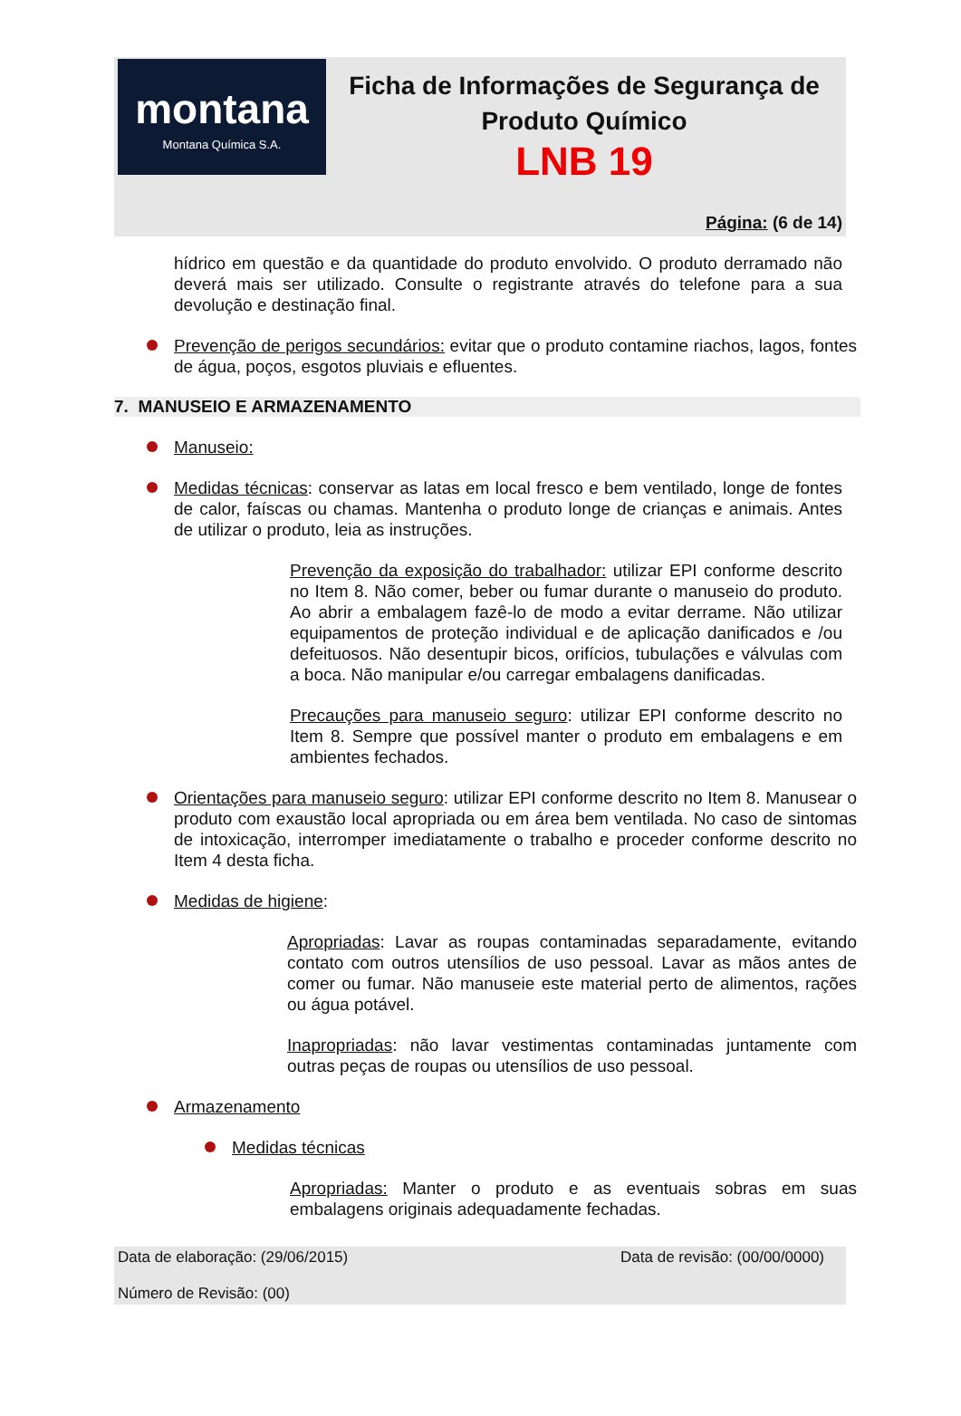montana
Montana Química S.A.
Ficha de Informações de Segurança de Produto Químico
LNB 19
Página: (6 de 14)
hídrico em questão e da quantidade do produto envolvido. O produto derramado não deverá mais ser utilizado. Consulte o registrante através do telefone para a sua devolução e destinação final.
Prevenção de perigos secundários: evitar que o produto contamine riachos, lagos, fontes de água, poços, esgotos pluviais e efluentes.
7. MANUSEIO E ARMAZENAMENTO
Manuseio:
Medidas técnicas: conservar as latas em local fresco e bem ventilado, longe de fontes de calor, faíscas ou chamas. Mantenha o produto longe de crianças e animais. Antes de utilizar o produto, leia as instruções.
Prevenção da exposição do trabalhador: utilizar EPI conforme descrito no Item 8. Não comer, beber ou fumar durante o manuseio do produto. Ao abrir a embalagem fazê-lo de modo a evitar derrame. Não utilizar equipamentos de proteção individual e de aplicação danificados e /ou defeituosos. Não desentupir bicos, orifícios, tubulações e válvulas com a boca. Não manipular e/ou carregar embalagens danificadas.
Precauções para manuseio seguro: utilizar EPI conforme descrito no Item 8. Sempre que possível manter o produto em embalagens e em ambientes fechados.
Orientações para manuseio seguro: utilizar EPI conforme descrito no Item 8. Manusear o produto com exaustão local apropriada ou em área bem ventilada. No caso de sintomas de intoxicação, interromper imediatamente o trabalho e proceder conforme descrito no Item 4 desta ficha.
Medidas de higiene:
Apropriadas: Lavar as roupas contaminadas separadamente, evitando contato com outros utensílios de uso pessoal. Lavar as mãos antes de comer ou fumar. Não manuseie este material perto de alimentos, rações ou água potável.
Inapropriadas: não lavar vestimentas contaminadas juntamente com outras peças de roupas ou utensílios de uso pessoal.
Armazenamento
Medidas técnicas
Apropriadas: Manter o produto e as eventuais sobras em suas embalagens originais adequadamente fechadas.
Data de elaboração: (29/06/2015) Data de revisão: (00/00/0000)
Número de Revisão: (00)